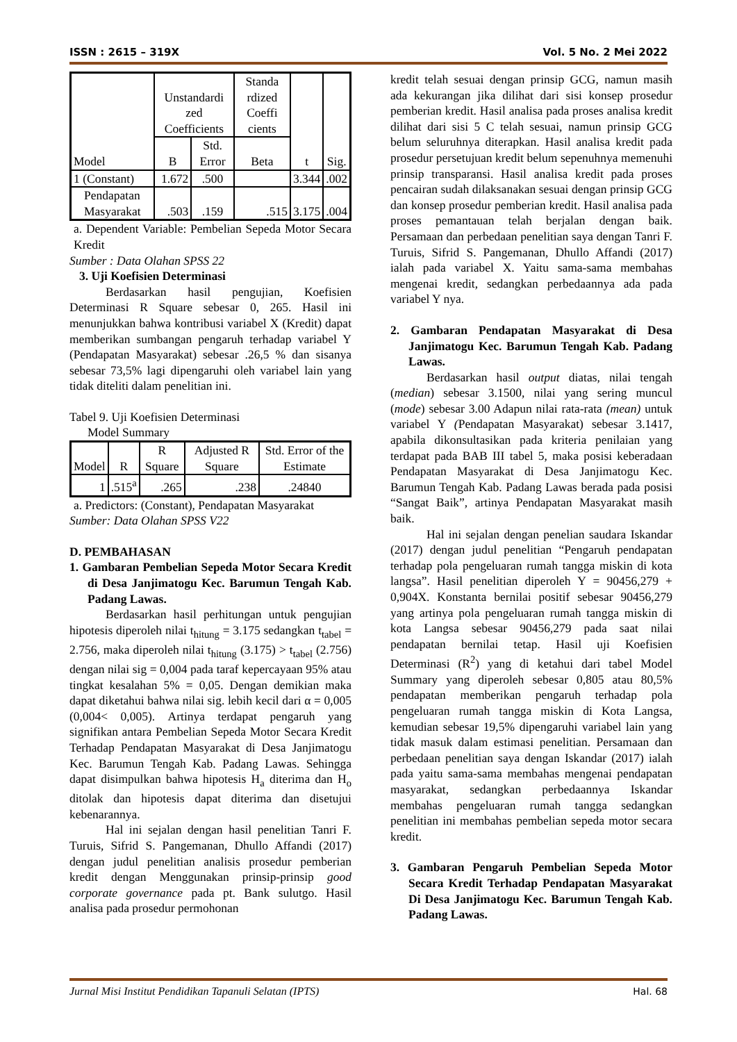ISSN : 2615 – 319X Vol. 5 No. 2 Mei 2022
| Model | Unstandardi zed Coefficients | | Standa rdized Coeffi cients | t | Sig. |
| --- | --- | --- | --- | --- | --- |
| | B | Std. Error | Beta | | |
| 1 (Constant) | 1.672 | .500 | | 3.344 | .002 |
| Pendapatan Masyarakat | .503 | .159 | .515 | 3.175 | .004 |
a. Dependent Variable: Pembelian Sepeda Motor Secara Kredit
Sumber : Data Olahan SPSS 22
3. Uji Koefisien Determinasi
Berdasarkan hasil pengujian, Koefisien Determinasi R Square sebesar 0, 265. Hasil ini menunjukkan bahwa kontribusi variabel X (Kredit) dapat memberikan sumbangan pengaruh terhadap variabel Y (Pendapatan Masyarakat) sebesar .26,5 % dan sisanya sebesar 73,5% lagi dipengaruhi oleh variabel lain yang tidak diteliti dalam penelitian ini.
Tabel 9. Uji Koefisien Determinasi
Model Summary
| Model | R | R Square | Adjusted R Square | Std. Error of the Estimate |
| --- | --- | --- | --- | --- |
| 1 | .515<sup>a</sup> | .265 | .238 | .24840 |
a. Predictors: (Constant), Pendapatan Masyarakat
Sumber: Data Olahan SPSS V22
D. PEMBAHASAN
1. Gambaran Pembelian Sepeda Motor Secara Kredit di Desa Janjimatogu Kec. Barumun Tengah Kab. Padang Lawas.
Berdasarkan hasil perhitungan untuk pengujian hipotesis diperoleh nilai t<sub>hitung</sub> = 3.175 sedangkan t<sub>tabel</sub> = 2.756, maka diperoleh nilai t<sub>hitung</sub> (3.175) > t<sub>tabel</sub> (2.756) dengan nilai sig = 0,004 pada taraf kepercayaan 95% atau tingkat kesalahan 5% = 0,05. Dengan demikian maka dapat diketahui bahwa nilai sig. lebih kecil dari α = 0,005 (0,004< 0,005). Artinya terdapat pengaruh yang signifikan antara Pembelian Sepeda Motor Secara Kredit Terhadap Pendapatan Masyarakat di Desa Janjimatogu Kec. Barumun Tengah Kab. Padang Lawas. Sehingga dapat disimpulkan bahwa hipotesis H<sub>a</sub> diterima dan H<sub>o</sub> ditolak dan hipotesis dapat diterima dan disetujui kebenarannya.
Hal ini sejalan dengan hasil penelitian Tanri F. Turuis, Sifrid S. Pangemanan, Dhullo Affandi (2017) dengan judul penelitian analisis prosedur pemberian kredit dengan Menggunakan prinsip-prinsip good corporate governance pada pt. Bank sulutgo. Hasil analisa pada prosedur permohonan
kredit telah sesuai dengan prinsip GCG, namun masih ada kekurangan jika dilihat dari sisi konsep prosedur pemberian kredit. Hasil analisa pada proses analisa kredit dilihat dari sisi 5 C telah sesuai, namun prinsip GCG belum seluruhnya diterapkan. Hasil analisa kredit pada prosedur persetujuan kredit belum sepenuhnya memenuhi prinsip transparansi. Hasil analisa kredit pada proses pencairan sudah dilaksanakan sesuai dengan prinsip GCG dan konsep prosedur pemberian kredit. Hasil analisa pada proses pemantauan telah berjalan dengan baik. Persamaan dan perbedaan penelitian saya dengan Tanri F. Turuis, Sifrid S. Pangemanan, Dhullo Affandi (2017) ialah pada variabel X. Yaitu sama-sama membahas mengenai kredit, sedangkan perbedaannya ada pada variabel Y nya.
2. Gambaran Pendapatan Masyarakat di Desa Janjimatogu Kec. Barumun Tengah Kab. Padang Lawas.
Berdasarkan hasil output diatas, nilai tengah (median) sebesar 3.1500, nilai yang sering muncul (mode) sebesar 3.00 Adapun nilai rata-rata (mean) untuk variabel Y (Pendapatan Masyarakat) sebesar 3.1417, apabila dikonsultasikan pada kriteria penilaian yang terdapat pada BAB III tabel 5, maka posisi keberadaan Pendapatan Masyarakat di Desa Janjimatogu Kec. Barumun Tengah Kab. Padang Lawas berada pada posisi “Sangat Baik”, artinya Pendapatan Masyarakat masih baik.
Hal ini sejalan dengan penelian saudara Iskandar (2017) dengan judul penelitian “Pengaruh pendapatan terhadap pola pengeluaran rumah tangga miskin di kota langsa”. Hasil penelitian diperoleh Y = 90456,279 + 0,904X. Konstanta bernilai positif sebesar 90456,279 yang artinya pola pengeluaran rumah tangga miskin di kota Langsa sebesar 90456,279 pada saat nilai pendapatan bernilai tetap. Hasil uji Koefisien Determinasi (R<sup>2</sup>) yang di ketahui dari tabel Model Summary yang diperoleh sebesar 0,805 atau 80,5% pendapatan memberikan pengaruh terhadap pola pengeluaran rumah tangga miskin di Kota Langsa, kemudian sebesar 19,5% dipengaruhi variabel lain yang tidak masuk dalam estimasi penelitian. Persamaan dan perbedaan penelitian saya dengan Iskandar (2017) ialah pada yaitu sama-sama membahas mengenai pendapatan masyarakat, sedangkan perbedaannya Iskandar membahas pengeluaran rumah tangga sedangkan penelitian ini membahas pembelian sepeda motor secara kredit.
3. Gambaran Pengaruh Pembelian Sepeda Motor Secara Kredit Terhadap Pendapatan Masyarakat Di Desa Janjimatogu Kec. Barumun Tengah Kab. Padang Lawas.
Jurnal Misi Institut Pendidikan Tapanuli Selatan (IPTS) Hal. 68